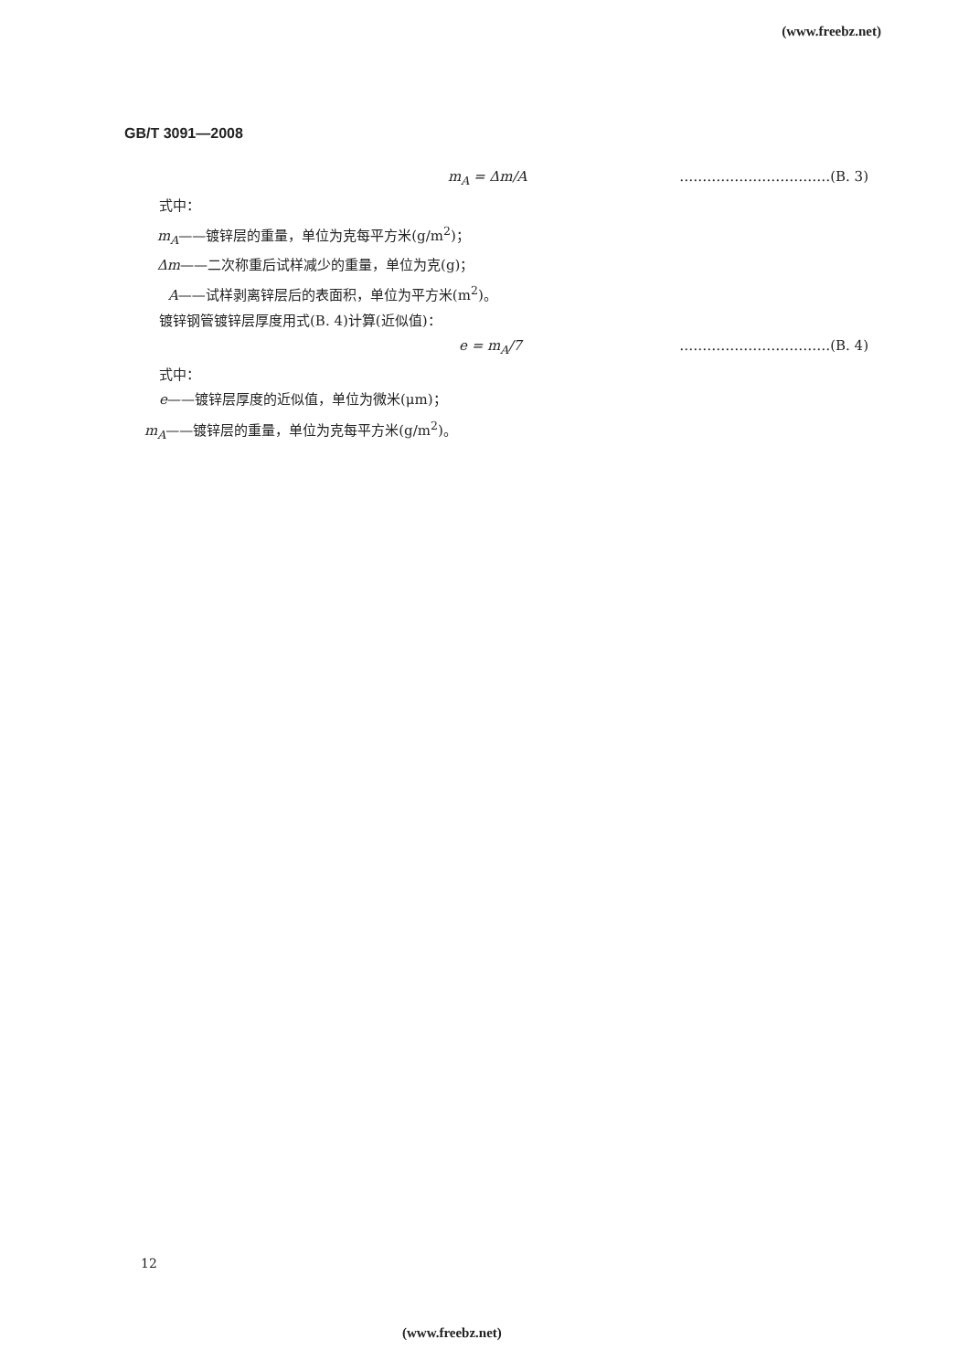(www.freebz.net)
GB/T 3091—2008
m<sub>A</sub> = Δm/A ……………………………(B. 3)
式中：
m<sub>A</sub>——镀锌层的重量，单位为克每平方米(g/m<sup>2</sup>)；
Δm——二次称重后试样减少的重量，单位为克(g)；
A——试样剥离锌层后的表面积，单位为平方米(m<sup>2</sup>)。
镀锌钢管镀锌层厚度用式(B. 4)计算(近似值)：
e = m<sub>A</sub>/7 ……………………………(B. 4)
式中：
e——镀锌层厚度的近似值，单位为微米(μm)；
m<sub>A</sub>——镀锌层的重量，单位为克每平方米(g/m<sup>2</sup>)。
12
(www.freebz.net)